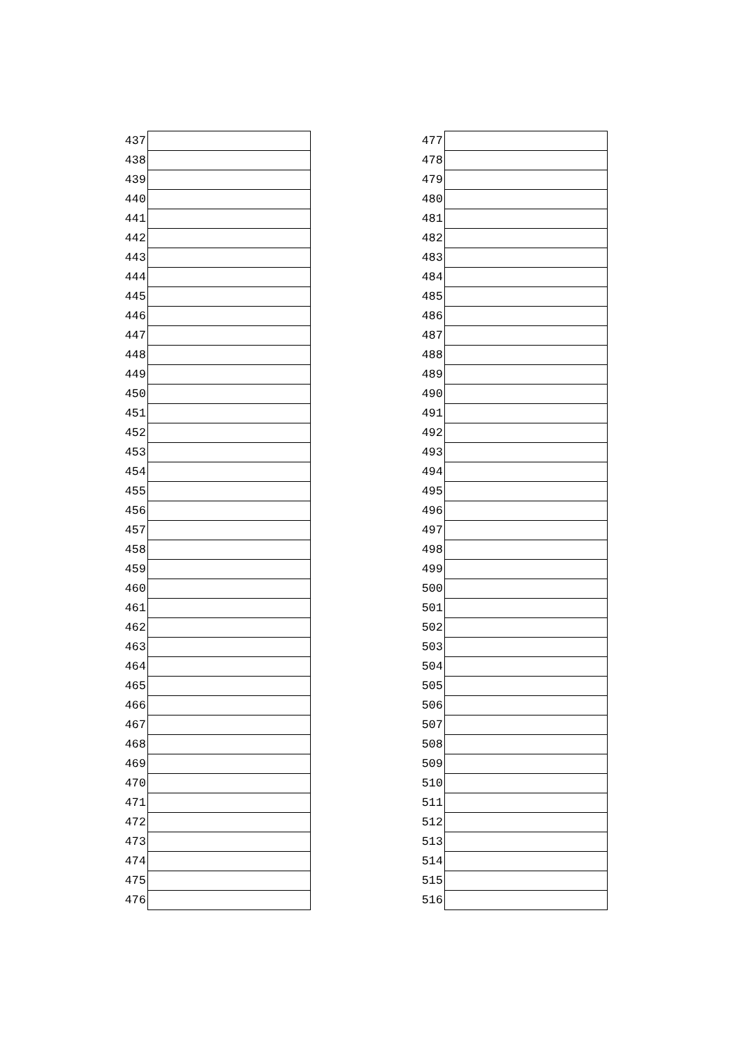| 437 | |
| 438 | |
| 439 | |
| 440 | |
| 441 | |
| 442 | |
| 443 | |
| 444 | |
| 445 | |
| 446 | |
| 447 | |
| 448 | |
| 449 | |
| 450 | |
| 451 | |
| 452 | |
| 453 | |
| 454 | |
| 455 | |
| 456 | |
| 457 | |
| 458 | |
| 459 | |
| 460 | |
| 461 | |
| 462 | |
| 463 | |
| 464 | |
| 465 | |
| 466 | |
| 467 | |
| 468 | |
| 469 | |
| 470 | |
| 471 | |
| 472 | |
| 473 | |
| 474 | |
| 475 | |
| 476 | |
| 477 | |
| 478 | |
| 479 | |
| 480 | |
| 481 | |
| 482 | |
| 483 | |
| 484 | |
| 485 | |
| 486 | |
| 487 | |
| 488 | |
| 489 | |
| 490 | |
| 491 | |
| 492 | |
| 493 | |
| 494 | |
| 495 | |
| 496 | |
| 497 | |
| 498 | |
| 499 | |
| 500 | |
| 501 | |
| 502 | |
| 503 | |
| 504 | |
| 505 | |
| 506 | |
| 507 | |
| 508 | |
| 509 | |
| 510 | |
| 511 | |
| 512 | |
| 513 | |
| 514 | |
| 515 | |
| 516 | |